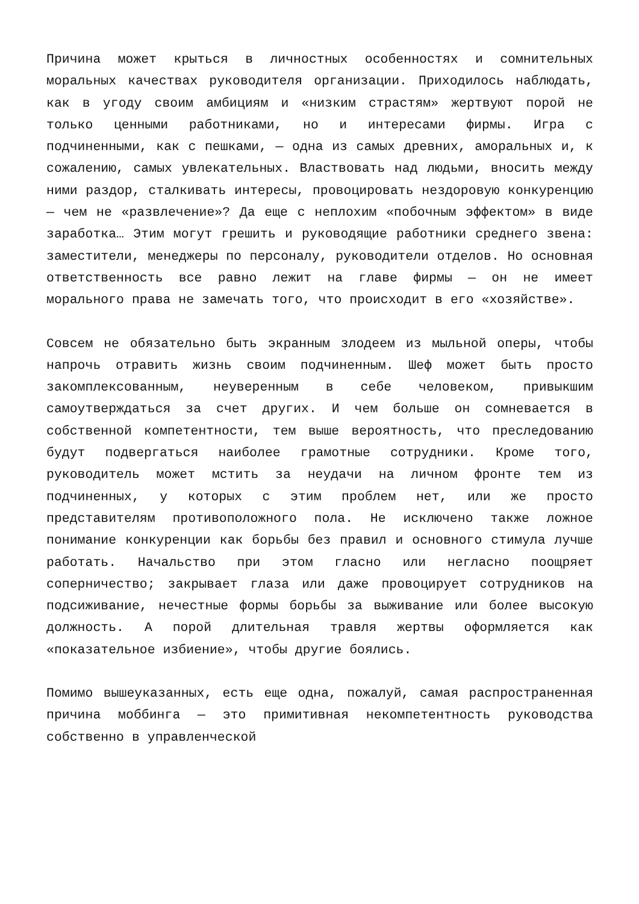Причина может крыться в личностных особенностях и сомнительных моральных качествах руководителя организации. Приходилось наблюдать, как в угоду своим амбициям и «низким страстям» жертвуют порой не только ценными работниками, но и интересами фирмы. Игра с подчиненными, как с пешками, — одна из самых древних, аморальных и, к сожалению, самых увлекательных. Властвовать над людьми, вносить между ними раздор, сталкивать интересы, провоцировать нездоровую конкуренцию — чем не «развлечение»? Да еще с неплохим «побочным эффектом» в виде заработка… Этим могут грешить и руководящие работники среднего звена: заместители, менеджеры по персоналу, руководители отделов. Но основная ответственность все равно лежит на главе фирмы — он не имеет морального права не замечать того, что происходит в его «хозяйстве».
Совсем не обязательно быть экранным злодеем из мыльной оперы, чтобы напрочь отравить жизнь своим подчиненным. Шеф может быть просто закомплексованным, неуверенным в себе человеком, привыкшим самоутверждаться за счет других. И чем больше он сомневается в собственной компетентности, тем выше вероятность, что преследованию будут подвергаться наиболее грамотные сотрудники. Кроме того, руководитель может мстить за неудачи на личном фронте тем из подчиненных, у которых с этим проблем нет, или же просто представителям противоположного пола. Не исключено также ложное понимание конкуренции как борьбы без правил и основного стимула лучше работать. Начальство при этом гласно или негласно поощряет соперничество; закрывает глаза или даже провоцирует сотрудников на подсиживание, нечестные формы борьбы за выживание или более высокую должность. А порой длительная травля жертвы оформляется как «показательное избиение», чтобы другие боялись.
Помимо вышеуказанных, есть еще одна, пожалуй, самая распространенная причина моббинга — это примитивная некомпетентность руководства собственно в управленческой